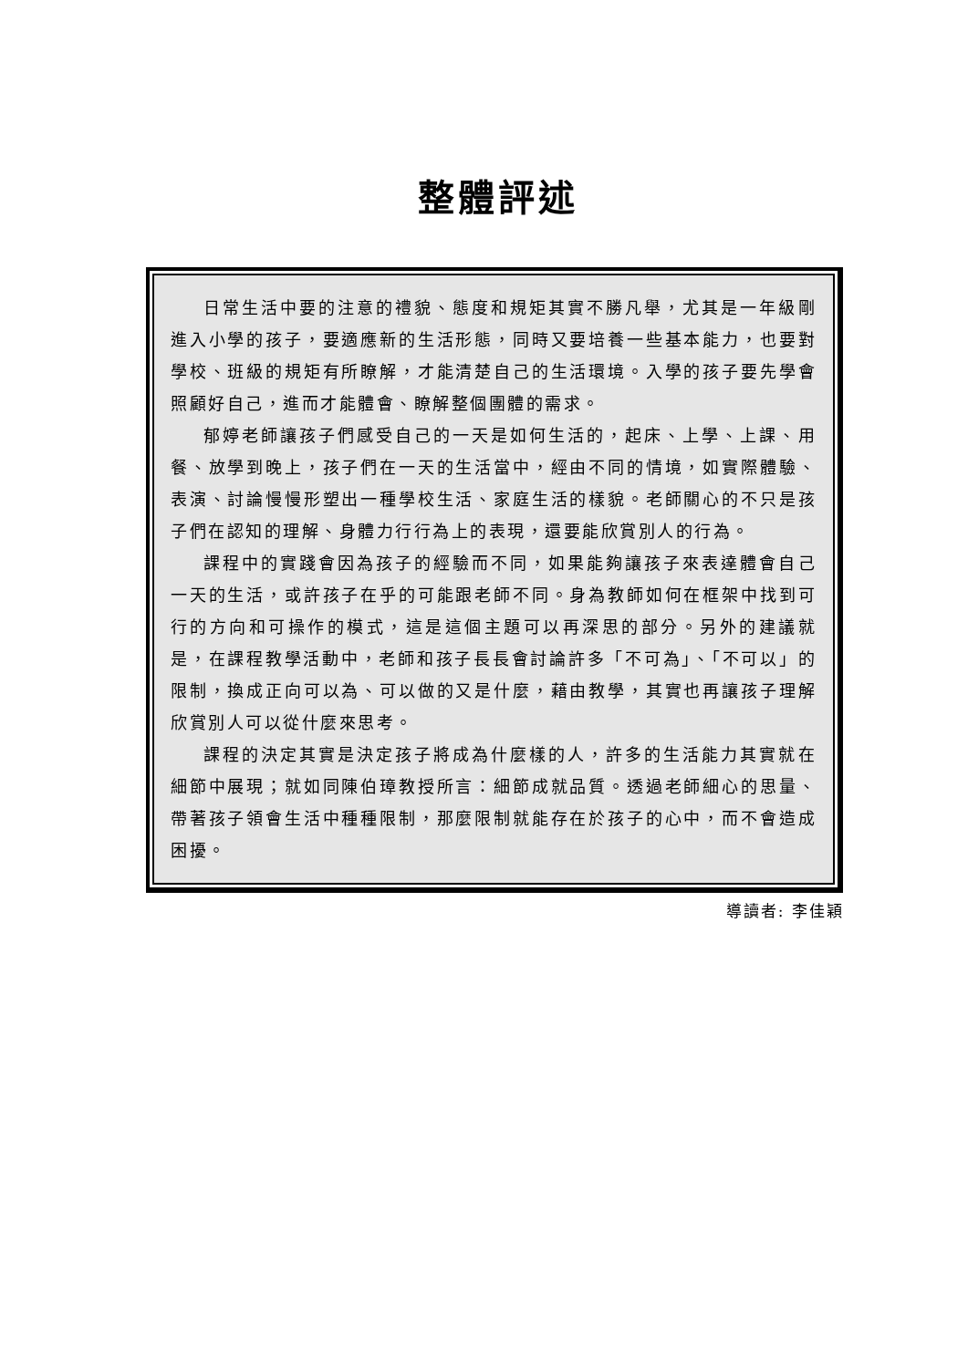整體評述
日常生活中要的注意的禮貌、態度和規矩其實不勝凡舉，尤其是一年級剛進入小學的孩子，要適應新的生活形態，同時又要培養一些基本能力，也要對學校、班級的規矩有所瞭解，才能清楚自己的生活環境。入學的孩子要先學會照顧好自己，進而才能體會、瞭解整個團體的需求。
郁婷老師讓孩子們感受自己的一天是如何生活的，起床、上學、上課、用餐、放學到晚上，孩子們在一天的生活當中，經由不同的情境，如實際體驗、表演、討論慢慢形塑出一種學校生活、家庭生活的樣貌。老師關心的不只是孩子們在認知的理解、身體力行行為上的表現，還要能欣賞別人的行為。
課程中的實踐會因為孩子的經驗而不同，如果能夠讓孩子來表達體會自己一天的生活，或許孩子在乎的可能跟老師不同。身為教師如何在框架中找到可行的方向和可操作的模式，這是這個主題可以再深思的部分。另外的建議就是，在課程教學活動中，老師和孩子長長會討論許多「不可為」、「不可以」的限制，換成正向可以為、可以做的又是什麼，藉由教學，其實也再讓孩子理解欣賞別人可以從什麼來思考。
課程的決定其實是決定孩子將成為什麼樣的人，許多的生活能力其實就在細節中展現；就如同陳伯璋教授所言：細節成就品質。透過老師細心的思量、帶著孩子領會生活中種種限制，那麼限制就能存在於孩子的心中，而不會造成困擾。
導讀者: 李佳穎